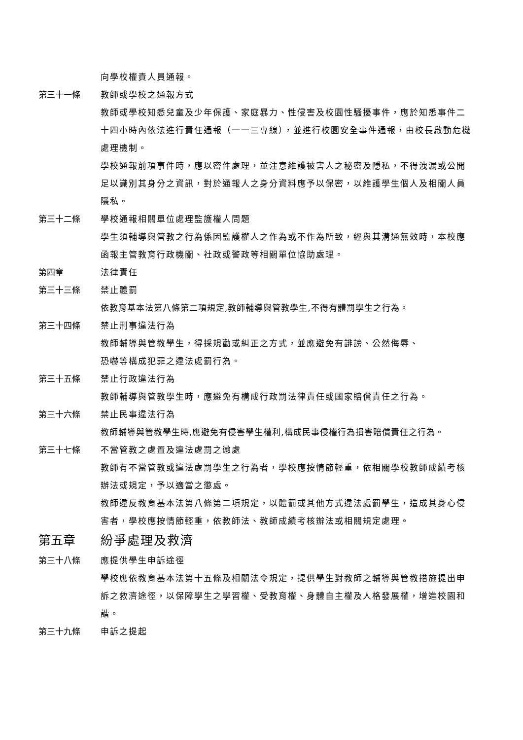向學校權責人員通報。
第三十一條 教師或學校之通報方式
教師或學校知悉兒童及少年保護、家庭暴力、性侵害及校園性騷擾事件，應於知悉事件二十四小時內依法進行責任通報（一一三專線），並進行校園安全事件通報，由校長啟動危機處理機制。
學校通報前項事件時，應以密件處理，並注意維護被害人之秘密及隱私，不得洩漏或公開足以識別其身分之資訊，對於通報人之身分資料應予以保密，以維護學生個人及相關人員隱私。
第三十二條 學校通報相關單位處理監護權人問題
學生須輔導與管教之行為係因監護權人之作為或不作為所致，經與其溝通無效時，本校應函報主管教育行政機關、社政或警政等相關單位協助處理。
第四章 法律責任
第三十三條 禁止體罰
依教育基本法第八條第二項規定,教師輔導與管教學生,不得有體罰學生之行為。
第三十四條 禁止刑事違法行為
教師輔導與管教學生，得採規勸或糾正之方式，並應避免有誹謗、公然侮辱、
恐嚇等構成犯罪之違法處罰行為。
第三十五條 禁止行政違法行為
教師輔導與管教學生時，應避免有構成行政罰法律責任或國家賠償責任之行為。
第三十六條 禁止民事違法行為
教師輔導與管教學生時,應避免有侵害學生權利,構成民事侵權行為損害賠償責任之行為。
第三十七條 不當管教之處置及違法處罰之懲處
教師有不當管教或違法處罰學生之行為者，學校應按情節輕重，依相關學校教師成績考核辦法或規定，予以適當之懲處。
教師違反教育基本法第八條第二項規定，以體罰或其他方式違法處罰學生，造成其身心侵害者，學校應按情節輕重，依教師法、教師成績考核辦法或相關規定處理。
第五章 紛爭處理及救濟
第三十八條 應提供學生申訴途徑
學校應依教育基本法第十五條及相關法令規定，提供學生對教師之輔導與管教措施提出申訴之救濟途徑，以保障學生之學習權、受教育權、身體自主權及人格發展權，增進校園和諧。
第三十九條 申訴之提起